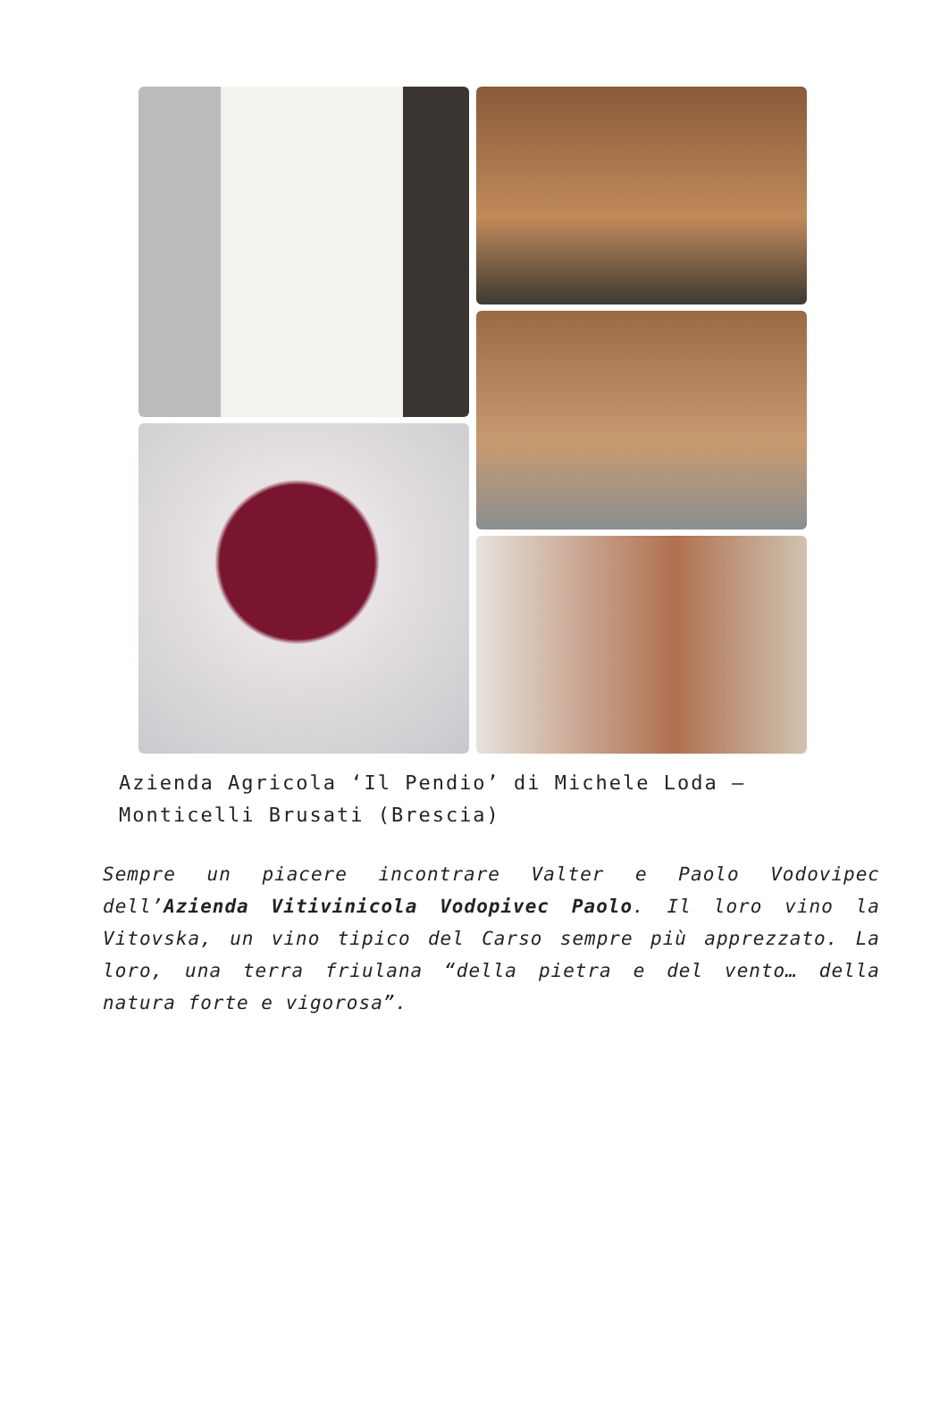Azienda Agricola ‘Il Pendio’ di Michele Loda – Monticelli Brusati (Brescia)
Sempre un piacere incontrare Valter e Paolo Vodovipec dell’Azienda Vitivinicola Vodopivec Paolo. Il loro vino la Vitovska, un vino tipico del Carso sempre più apprezzato. La loro, una terra friulana “della pietra e del vento… della natura forte e vigorosa”.